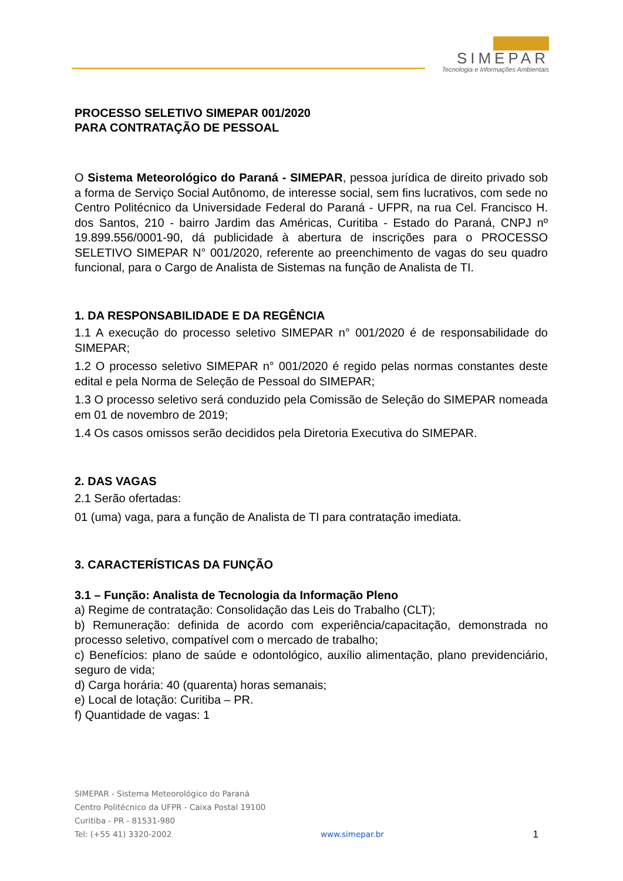SIMEPAR
Tecnologia e Informações Ambientais
PROCESSO SELETIVO SIMEPAR 001/2020
PARA CONTRATAÇÃO DE PESSOAL
O Sistema Meteorológico do Paraná - SIMEPAR, pessoa jurídica de direito privado sob a forma de Serviço Social Autônomo, de interesse social, sem fins lucrativos, com sede no Centro Politécnico da Universidade Federal do Paraná - UFPR, na rua Cel. Francisco H. dos Santos, 210 - bairro Jardim das Américas, Curitiba - Estado do Paraná, CNPJ nº 19.899.556/0001-90, dá publicidade à abertura de inscrições para o PROCESSO SELETIVO SIMEPAR N° 001/2020, referente ao preenchimento de vagas do seu quadro funcional, para o Cargo de Analista de Sistemas na função de Analista de TI.
1. DA RESPONSABILIDADE E DA REGÊNCIA
1.1 A execução do processo seletivo SIMEPAR n° 001/2020 é de responsabilidade do SIMEPAR;
1.2 O processo seletivo SIMEPAR n° 001/2020 é regido pelas normas constantes deste edital e pela Norma de Seleção de Pessoal do SIMEPAR;
1.3 O processo seletivo será conduzido pela Comissão de Seleção do SIMEPAR nomeada em 01 de novembro de 2019;
1.4 Os casos omissos serão decididos pela Diretoria Executiva do SIMEPAR.
2. DAS VAGAS
2.1 Serão ofertadas:
01 (uma) vaga, para a função de Analista de TI para contratação imediata.
3. CARACTERÍSTICAS DA FUNÇÃO
3.1 – Função: Analista de Tecnologia da Informação Pleno
a) Regime de contratação: Consolidação das Leis do Trabalho (CLT);
b) Remuneração: definida de acordo com experiência/capacitação, demonstrada no processo seletivo, compatível com o mercado de trabalho;
c) Benefícios: plano de saúde e odontológico, auxílio alimentação, plano previdenciário, seguro de vida;
d) Carga horária: 40 (quarenta) horas semanais;
e) Local de lotação: Curitiba – PR.
f) Quantidade de vagas: 1
SIMEPAR - Sistema Meteorológico do Paraná
Centro Politécnico da UFPR - Caixa Postal 19100
Curitiba - PR - 81531-980
Tel: (+55 41) 3320-2002 www.simepar.br 1